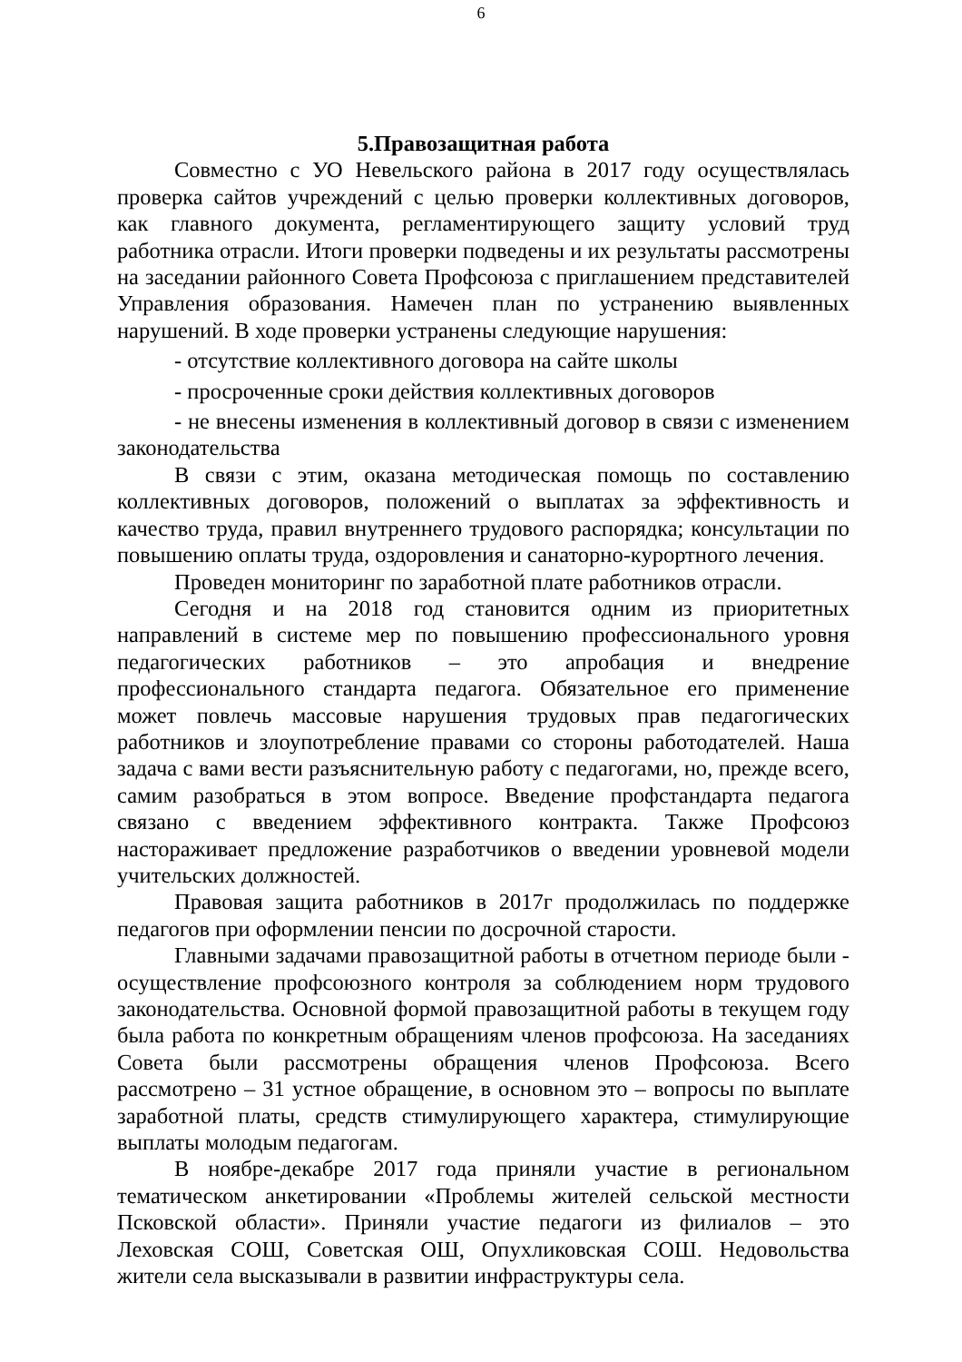6
5.Правозащитная работа
Совместно с УО Невельского района в 2017 году осуществлялась проверка сайтов учреждений с целью проверки коллективных договоров, как главного документа, регламентирующего защиту условий труд работника отрасли. Итоги проверки подведены и их результаты рассмотрены на заседании районного Совета Профсоюза с приглашением представителей Управления образования. Намечен план по устранению выявленных нарушений. В ходе проверки устранены следующие нарушения:
- отсутствие коллективного договора на сайте школы
- просроченные сроки действия коллективных договоров
- не внесены изменения в коллективный договор в связи с изменением законодательства
В связи с этим, оказана методическая помощь по составлению коллективных договоров, положений о выплатах за эффективность и качество труда, правил внутреннего трудового распорядка; консультации по повышению оплаты труда, оздоровления и санаторно-курортного лечения.
Проведен мониторинг по заработной плате работников отрасли.
Сегодня и на 2018 год становится одним из приоритетных направлений в системе мер по повышению профессионального уровня педагогических работников – это апробация и внедрение профессионального стандарта педагога. Обязательное его применение может повлечь массовые нарушения трудовых прав педагогических работников и злоупотребление правами со стороны работодателей. Наша задача с вами вести разъяснительную работу с педагогами, но, прежде всего, самим разобраться в этом вопросе. Введение профстандарта педагога связано с введением эффективного контракта. Также Профсоюз настораживает предложение разработчиков о введении уровневой модели учительских должностей.
Правовая защита работников в 2017г продолжилась по поддержке педагогов при оформлении пенсии по досрочной старости.
Главными задачами правозащитной работы в отчетном периоде были - осуществление профсоюзного контроля за соблюдением норм трудового законодательства. Основной формой правозащитной работы в текущем году была работа по конкретным обращениям членов профсоюза. На заседаниях Совета были рассмотрены обращения членов Профсоюза. Всего рассмотрено – 31 устное обращение, в основном это – вопросы по выплате заработной платы, средств стимулирующего характера, стимулирующие выплаты молодым педагогам.
В ноябре-декабре 2017 года приняли участие в региональном тематическом анкетировании «Проблемы жителей сельской местности Псковской области». Приняли участие педагоги из филиалов – это Леховская СОШ, Советская ОШ, Опухликовская СОШ. Недовольства жители села высказывали в развитии инфраструктуры села.